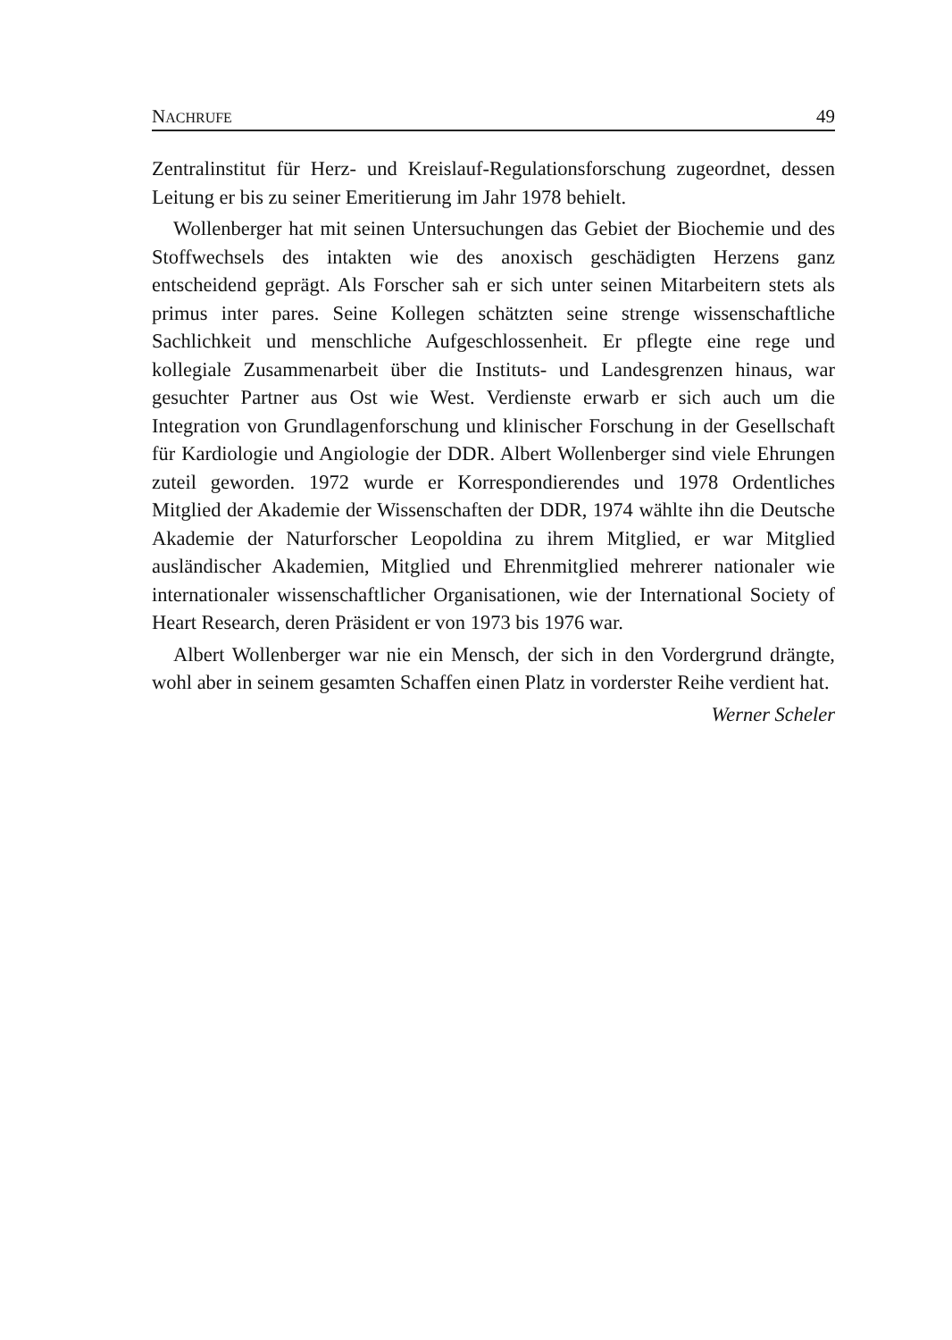NACHRUFE 49
Zentralinstitut für Herz- und Kreislauf-Regulationsforschung zugeordnet, dessen Leitung er bis zu seiner Emeritierung im Jahr 1978 behielt.
Wollenberger hat mit seinen Untersuchungen das Gebiet der Biochemie und des Stoffwechsels des intakten wie des anoxisch geschädigten Herzens ganz entscheidend geprägt. Als Forscher sah er sich unter seinen Mitarbeitern stets als primus inter pares. Seine Kollegen schätzten seine strenge wissenschaftliche Sachlichkeit und menschliche Aufgeschlossenheit. Er pflegte eine rege und kollegiale Zusammenarbeit über die Instituts- und Landesgrenzen hinaus, war gesuchter Partner aus Ost wie West. Verdienste erwarb er sich auch um die Integration von Grundlagenforschung und klinischer Forschung in der Gesellschaft für Kardiologie und Angiologie der DDR. Albert Wollenberger sind viele Ehrungen zuteil geworden. 1972 wurde er Korrespondierendes und 1978 Ordentliches Mitglied der Akademie der Wissenschaften der DDR, 1974 wählte ihn die Deutsche Akademie der Naturforscher Leopoldina zu ihrem Mitglied, er war Mitglied ausländischer Akademien, Mitglied und Ehrenmitglied mehrerer nationaler wie internationaler wissenschaftlicher Organisationen, wie der International Society of Heart Research, deren Präsident er von 1973 bis 1976 war.
Albert Wollenberger war nie ein Mensch, der sich in den Vordergrund drängte, wohl aber in seinem gesamten Schaffen einen Platz in vorderster Reihe verdient hat.
Werner Scheler